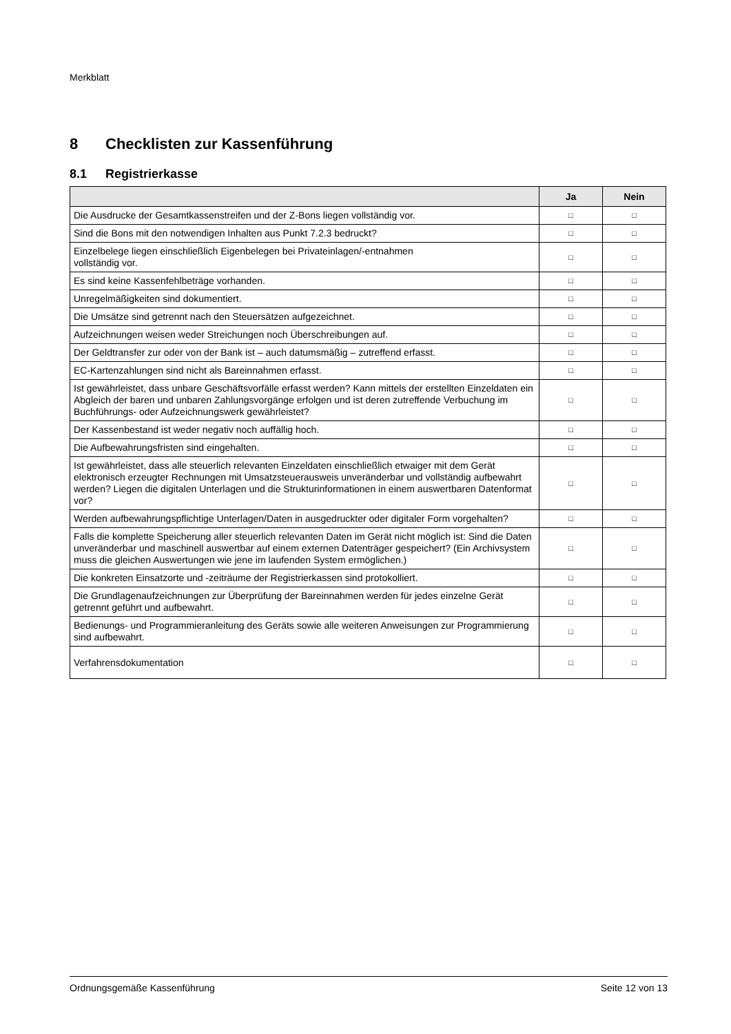Merkblatt
8 Checklisten zur Kassenführung
8.1 Registrierkasse
| | Ja | Nein |
| --- | --- | --- |
| Die Ausdrucke der Gesamtkassenstreifen und der Z-Bons liegen vollständig vor. | □ | □ |
| Sind die Bons mit den notwendigen Inhalten aus Punkt 7.2.3 bedruckt? | □ | □ |
| Einzelbelege liegen einschließlich Eigenbelegen bei Privateinlagen/-entnahmen vollständig vor. | □ | □ |
| Es sind keine Kassenfehlbeträge vorhanden. | □ | □ |
| Unregelmäßigkeiten sind dokumentiert. | □ | □ |
| Die Umsätze sind getrennt nach den Steuersätzen aufgezeichnet. | □ | □ |
| Aufzeichnungen weisen weder Streichungen noch Überschreibungen auf. | □ | □ |
| Der Geldtransfer zur oder von der Bank ist – auch datumsmäßig – zutreffend erfasst. | □ | □ |
| EC-Kartenzahlungen sind nicht als Bareinnahmen erfasst. | □ | □ |
| Ist gewährleistet, dass unbare Geschäftsvorfälle erfasst werden? Kann mittels der erstellten Einzeldaten ein Abgleich der baren und unbaren Zahlungsvorgänge erfolgen und ist deren zutreffende Verbuchung im Buchführungs- oder Aufzeichnungswerk gewährleistet? | □ | □ |
| Der Kassenbestand ist weder negativ noch auffällig hoch. | □ | □ |
| Die Aufbewahrungsfristen sind eingehalten. | □ | □ |
| Ist gewährleistet, dass alle steuerlich relevanten Einzeldaten einschließlich etwaiger mit dem Gerät elektronisch erzeugter Rechnungen mit Umsatzsteuerausweis unveränderbar und vollständig aufbewahrt werden? Liegen die digitalen Unterlagen und die Strukturinformationen in einem auswertbaren Datenformat vor? | □ | □ |
| Werden aufbewahrungspflichtige Unterlagen/Daten in ausgedruckter oder digitaler Form vorgehalten? | □ | □ |
| Falls die komplette Speicherung aller steuerlich relevanten Daten im Gerät nicht möglich ist: Sind die Daten unveränderbar und maschinell auswertbar auf einem externen Datenträger gespeichert? (Ein Archivsystem muss die gleichen Auswertungen wie jene im laufenden System ermöglichen.) | □ | □ |
| Die konkreten Einsatzorte und -zeiträume der Registrierkassen sind protokolliert. | □ | □ |
| Die Grundlagenaufzeichnungen zur Überprüfung der Bareinnahmen werden für jedes einzelne Gerät getrennt geführt und aufbewahrt. | □ | □ |
| Bedienungs- und Programmieranleitung des Geräts sowie alle weiteren Anweisungen zur Programmierung sind aufbewahrt. | □ | □ |
| Verfahrensdokumentation | □ | □ |
Ordnungsgemäße Kassenführung Seite 12 von 13